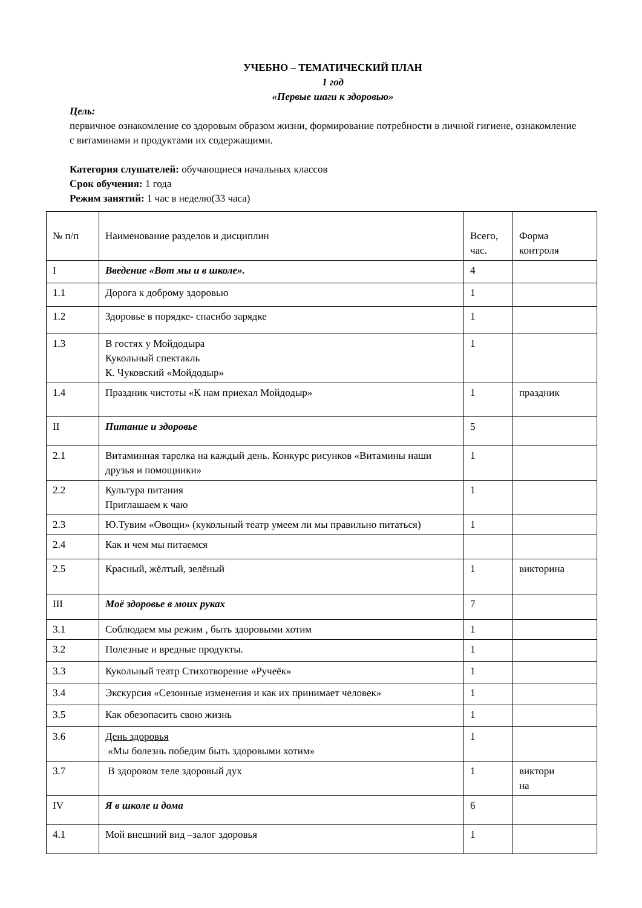УЧЕБНО – ТЕМАТИЧЕСКИЙ ПЛАН
1 год
«Первые шаги к здоровью»
Цель:
первичное ознакомление со здоровым образом жизни, формирование потребности в личной гигиене, ознакомление с витаминами и продуктами их содержащими.
Категория слушателей: обучающиеся начальных классов
Срок обучения: 1 года
Режим занятий: 1 час в неделю(33 часа)
| № п/п | Наименование разделов и дисциплин | Всего, час. | Форма контроля |
| I | Введение «Вот мы и в школе». | 4 | |
| 1.1 | Дорога к доброму здоровью | 1 | |
| 1.2 | Здоровье в порядке- спасибо зарядке | 1 | |
| 1.3 | В гостях у Мойдодыра Кукольный спектакль К. Чуковский «Мойдодыр» | 1 | |
| 1.4 | Праздник чистоты «К нам приехал Мойдодыр» | 1 | праздник |
| II | Питание и здоровье | 5 | |
| 2.1 | Витаминная тарелка на каждый день. Конкурс рисунков «Витамины наши друзья и помощники» | 1 | |
| 2.2 | Культура питания Приглашаем к чаю | 1 | |
| 2.3 | Ю.Тувим «Овощи» (кукольный театр умеем ли мы правильно питаться) | 1 | |
| 2.4 | Как и чем мы питаемся | | |
| 2.5 | Красный, жёлтый, зелёный | 1 | викторина |
| III | Моё здоровье в моих руках | 7 | |
| 3.1 | Соблюдаем мы режим , быть здоровыми хотим | 1 | |
| 3.2 | Полезные и вредные продукты. | 1 | |
| 3.3 | Кукольный театр Стихотворение «Ручеёк» | 1 | |
| 3.4 | Экскурсия «Сезонные изменения и как их принимает человек» | 1 | |
| 3.5 | Как обезопасить свою жизнь | 1 | |
| 3.6 | День здоровья «Мы болезнь победим быть здоровыми хотим» | 1 | |
| 3.7 | В здоровом теле здоровый дух | 1 | виктори на |
| IV | Я в школе и дома | 6 | |
| 4.1 | Мой внешний вид –залог здоровья | 1 | |